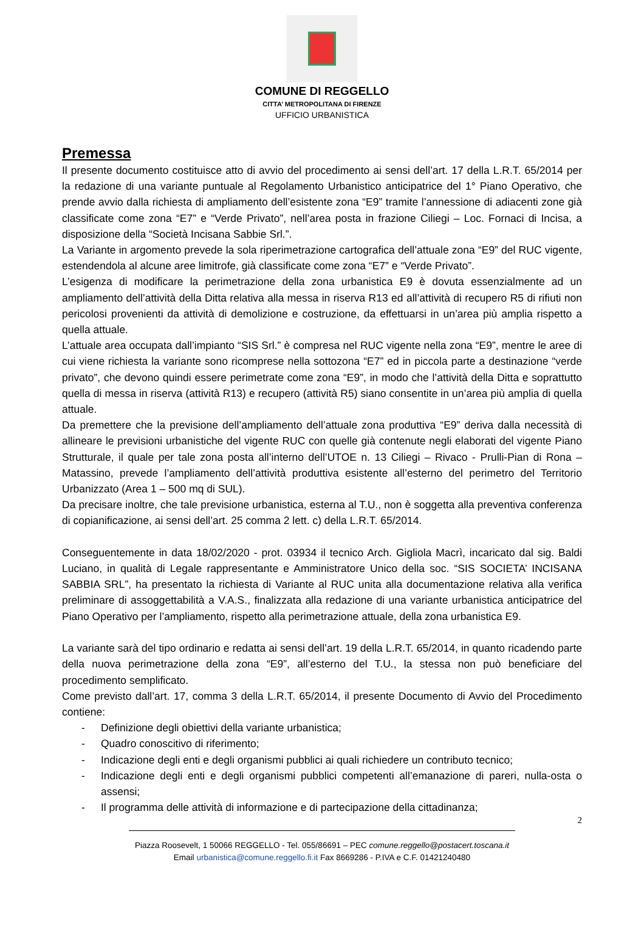COMUNE DI REGGELLO
CITTA’ METROPOLITANA DI FIRENZE
UFFICIO URBANISTICA
Premessa
Il presente documento costituisce atto di avvio del procedimento ai sensi dell’art. 17 della L.R.T. 65/2014 per la redazione di una variante puntuale al Regolamento Urbanistico anticipatrice del 1° Piano Operativo, che prende avvio dalla richiesta di ampliamento dell’esistente zona “E9” tramite l’annessione di adiacenti zone già classificate come zona “E7” e “Verde Privato”, nell’area posta in frazione Ciliegi – Loc. Fornaci di Incisa, a disposizione della “Società Incisana Sabbie Srl.”.
La Variante in argomento prevede la sola riperimetrazione cartografica dell’attuale zona “E9” del RUC vigente, estendendola al alcune aree limitrofe, già classificate come zona “E7” e “Verde Privato”.
L’esigenza di modificare la perimetrazione della zona urbanistica E9 è dovuta essenzialmente ad un ampliamento dell’attività della Ditta relativa alla messa in riserva R13 ed all’attività di recupero R5 di rifiuti non pericolosi provenienti da attività di demolizione e costruzione, da effettuarsi in un’area più amplia rispetto a quella attuale.
L’attuale area occupata dall’impianto “SIS Srl.” è compresa nel RUC vigente nella zona “E9”, mentre le aree di cui viene richiesta la variante sono ricomprese nella sottozona “E7” ed in piccola parte a destinazione “verde privato”, che devono quindi essere perimetrate come zona “E9”, in modo che l’attività della Ditta e soprattutto quella di messa in riserva (attività R13) e recupero (attività R5) siano consentite in un’area più amplia di quella attuale.
Da premettere che la previsione dell’ampliamento dell’attuale zona produttiva “E9” deriva dalla necessità di allineare le previsioni urbanistiche del vigente RUC con quelle già contenute negli elaborati del vigente Piano Strutturale, il quale per tale zona posta all’interno dell’UTOE n. 13 Ciliegi – Rivaco - Prulli-Pian di Rona – Matassino, prevede l’ampliamento dell’attività produttiva esistente all’esterno del perimetro del Territorio Urbanizzato (Area 1 – 500 mq di SUL).
Da precisare inoltre, che tale previsione urbanistica, esterna al T.U., non è soggetta alla preventiva conferenza di copianificazione, ai sensi dell’art. 25 comma 2 lett. c) della L.R.T. 65/2014.
Conseguentemente in data 18/02/2020 - prot. 03934 il tecnico Arch. Gigliola Macrì, incaricato dal sig. Baldi Luciano, in qualità di Legale rappresentante e Amministratore Unico della soc. “SIS SOCIETA’ INCISANA SABBIA SRL”, ha presentato la richiesta di Variante al RUC unita alla documentazione relativa alla verifica preliminare di assoggettabilità a V.A.S., finalizzata alla redazione di una variante urbanistica anticipatrice del Piano Operativo per l’ampliamento, rispetto alla perimetrazione attuale, della zona urbanistica E9.
La variante sarà del tipo ordinario e redatta ai sensi dell’art. 19 della L.R.T. 65/2014, in quanto ricadendo parte della nuova perimetrazione della zona “E9”, all’esterno del T.U., la stessa non può beneficiare del procedimento semplificato.
Come previsto dall’art. 17, comma 3 della L.R.T. 65/2014, il presente Documento di Avvio del Procedimento contiene:
- Definizione degli obiettivi della variante urbanistica;
- Quadro conoscitivo di riferimento;
- Indicazione degli enti e degli organismi pubblici ai quali richiedere un contributo tecnico;
- Indicazione degli enti e degli organismi pubblici competenti all’emanazione di pareri, nulla-osta o assensi;
- Il programma delle attività di informazione e di partecipazione della cittadinanza;
2
Piazza Roosevelt, 1 50066 REGGELLO - Tel. 055/86691 – PEC comune.reggello@postacert.toscana.it
Email urbanistica@comune.reggello.fi.it Fax 8669286 - P.IVA e C.F. 01421240480